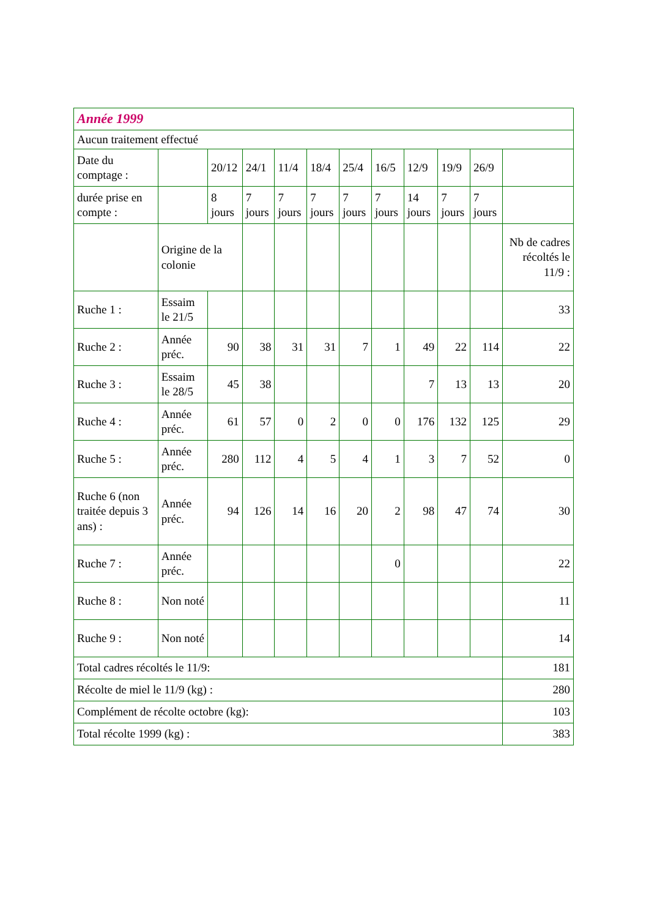| Année 1999 | | | | | | | | | | | |
| --- | --- | --- | --- | --- | --- | --- | --- | --- | --- | --- | --- |
| Aucun traitement effectué | | | | | | | | | | | |
| Date du comptage : | | 20/12 | 24/1 | 11/4 | 18/4 | 25/4 | 16/5 | 12/9 | 19/9 | 26/9 | |
| durée prise en compte : | | 8 jours | 7 jours | 7 jours | 7 jours | 7 jours | 7 jours | 14 jours | 7 jours | 7 jours | |
| | Origine de la colonie | | | | | | | | | | Nb de cadres récoltés le 11/9 : |
| Ruche 1 : | Essaim le 21/5 | | | | | | | | | | 33 |
| Ruche 2 : | Année préc. | 90 | 38 | 31 | 31 | 7 | 1 | 49 | 22 | 114 | 22 |
| Ruche 3 : | Essaim le 28/5 | 45 | 38 | | | | | 7 | 13 | 13 | 20 |
| Ruche 4 : | Année préc. | 61 | 57 | 0 | 2 | 0 | 0 | 176 | 132 | 125 | 29 |
| Ruche 5 : | Année préc. | 280 | 112 | 4 | 5 | 4 | 1 | 3 | 7 | 52 | 0 |
| Ruche 6 (non traitée depuis 3 ans) : | Année préc. | 94 | 126 | 14 | 16 | 20 | 2 | 98 | 47 | 74 | 30 |
| Ruche 7 : | Année préc. | | | | | | 0 | | | | 22 |
| Ruche 8 : | Non noté | | | | | | | | | | 11 |
| Ruche 9 : | Non noté | | | | | | | | | | 14 |
| Total cadres récoltés le 11/9: | | | | | | | | | | | 181 |
| Récolte de miel le 11/9 (kg) : | | | | | | | | | | | 280 |
| Complément de récolte octobre (kg): | | | | | | | | | | | 103 |
| Total récolte 1999 (kg) : | | | | | | | | | | | 383 |